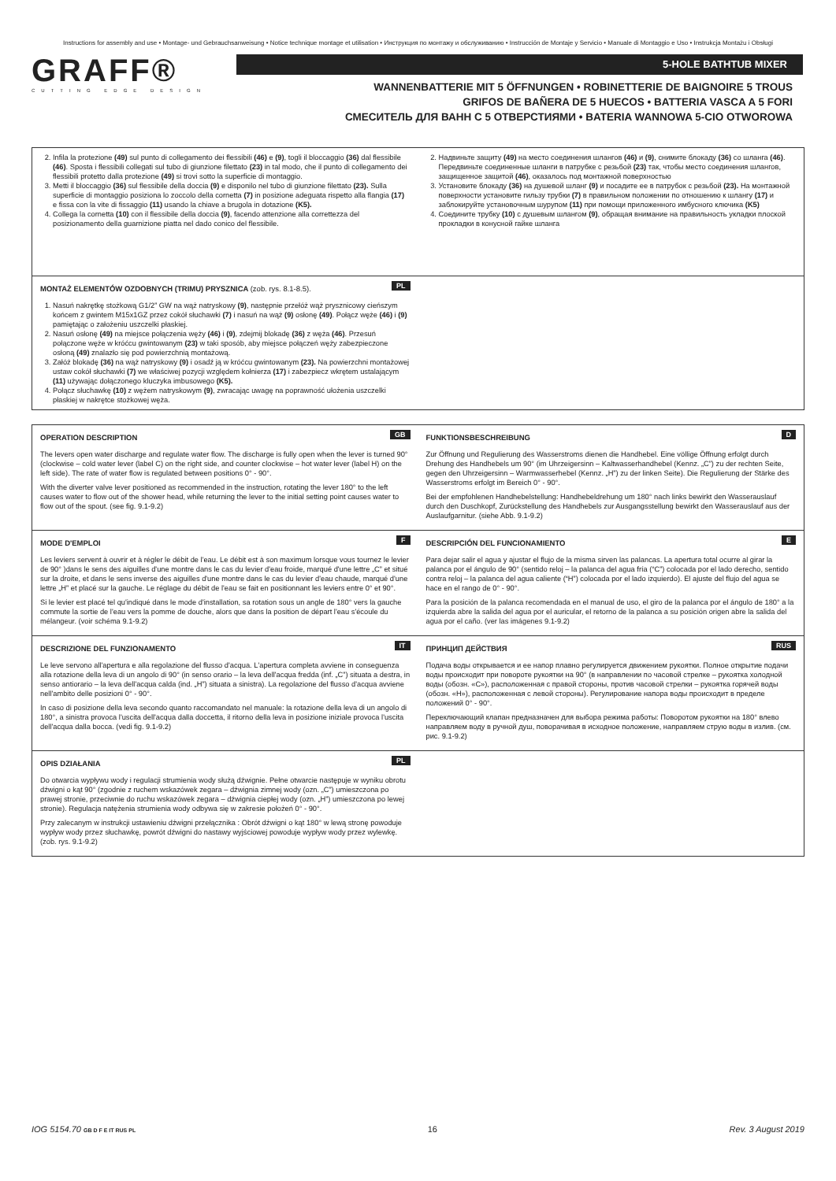Instructions for assembly and use • Montage- und Gebrauchsanweisung • Notice technique montage et utilisation • Инструкция по монтажу и обслуживанию • Instrucción de Montaje y Servicio • Manuale di Montaggio e Uso • Instrukcja Montażu i Obsługi
GRAFF®
CUTTING EDGE DESIGN
5-HOLE BATHTUB MIXER
WANNENBATTERIE MIT 5 ÖFFNUNGEN • ROBINETTERIE DE BAIGNOIRE 5 TROUS
GRIFOS DE BAÑERA DE 5 HUECOS • BATTERIA VASCA A 5 FORI
СМЕСИТЕЛЬ ДЛЯ ВАНН С 5 ОТВЕРСТИЯМИ • BATERIA WANNOWA 5-CIO OTWOROWA
2. Infila la protezione (49) sul punto di collegamento dei flessibili (46) e (9), togli il bloccaggio (36) dal flessibile (46). Sposta i flessibili collegati sul tubo di giunzione filettato (23) in tal modo, che il punto di collegamento dei flessibili protetto dalla protezione (49) si trovi sotto la superficie di montaggio.
3. Metti il bloccaggio (36) sul flessibile della doccia (9) e disponilo nel tubo di giunzione filettato (23). Sulla superficie di montaggio posiziona lo zoccolo della cornetta (7) in posizione adeguata rispetto alla flangia (17) e fissa con la vite di fissaggio (11) usando la chiave a brugola in dotazione (K5).
4. Collega la cornetta (10) con il flessibile della doccia (9), facendo attenzione alla correttezza del posizionamento della guarnizione piatta nel dado conico del flessibile.
2. Надвиньте защиту (49) на место соединения шлангов (46) и (9), снимите блокаду (36) со шланга (46). Передвиньте соединенные шланги в патрубке с резьбой (23) так, чтобы место соединения шлангов, защищенное защитой (46), оказалось под монтажной поверхностью
3. Установите блокаду (36) на душевой шланг (9) и посадите ее в патрубок с резьбой (23). На монтажной поверхности установите гильзу трубки (7) в правильном положении по отношению к шлангу (17) и заблокируйте установочным шурупом (11) при помощи приложенного имбусного ключика (K5)
4. Соедините трубку (10) с душевым шлангом (9), обращая внимание на правильность укладки плоской прокладки в конусной гайке шланга
PL
MONTAŻ ELEMENTÓW OZDOBNYCH (TRIMU) PRYSZNICA (zob. rys. 8.1-8.5).
1. Nasuń nakrętkę stożkową G1/2” GW na wąż natryskowy (9), następnie przełóż wąż prysznicowy cieńszym końcem z gwintem M15x1GZ przez cokół słuchawki (7) i nasuń na wąż (9) osłonę (49). Połącz węże (46) i (9) pamiętając o założeniu uszczelki płaskiej.
2. Nasuń osłonę (49) na miejsce połączenia węży (46) i (9), zdejmij blokadę (36) z węża (46). Przesuń połączone węże w króćcu gwintowanym (23) w taki sposób, aby miejsce połączeń węży zabezpieczone osłoną (49) znalazło się pod powierzchnią montażową.
3. Załóż blokadę (36) na wąż natryskowy (9) i osadź ją w króćcu gwintowanym (23). Na powierzchni montażowej ustaw cokół słuchawki (7) we właściwej pozycji względem kołnierza (17) i zabezpiecz wkrętem ustalającym (11) używając dołączonego kluczyka imbusowego (K5).
4. Połącz słuchawkę (10) z wężem natryskowym (9), zwracając uwagę na poprawność ułożenia uszczelki płaskiej w nakrętce stożkowej węża.
GB
OPERATION DESCRIPTION
The levers open water discharge and regulate water flow. The discharge is fully open when the lever is turned 90° (clockwise – cold water lever (label C) on the right side, and counter clockwise – hot water lever (label H) on the left side). The rate of water flow is regulated between positions 0° - 90°.
With the diverter valve lever positioned as recommended in the instruction, rotating the lever 180° to the left causes water to flow out of the shower head, while returning the lever to the initial setting point causes water to flow out of the spout. (see fig. 9.1-9.2)
D
FUNKTIONSBESCHREIBUNG
Zur Öffnung und Regulierung des Wasserstroms dienen die Handhebel. Eine völlige Öffnung erfolgt durch Drehung des Handhebels um 90° (im Uhrzeigersinn – Kaltwasserhandhebel (Kennz. „C”) zu der rechten Seite, gegen den Uhrzeigersinn – Warmwasserhebel (Kennz. „H”) zu der linken Seite). Die Regulierung der Stärke des Wasserstroms erfolgt im Bereich 0° - 90°.
Bei der empfohlenen Handhebelstellung: Handhebeldrehung um 180° nach links bewirkt den Wasserauslauf durch den Duschkopf, Zurückstellung des Handhebels zur Ausgangsstellung bewirkt den Wasserauslauf aus der Auslaufgarnitur. (siehe Abb. 9.1-9.2)
F
MODE D'EMPLOI
Les leviers servent à ouvrir et à régler le débit de l'eau. Le débit est à son maximum lorsque vous tournez le levier de 90° )dans le sens des aiguilles d'une montre dans le cas du levier d'eau froide, marqué d'une lettre „C” et situé sur la droite, et dans le sens inverse des aiguilles d'une montre dans le cas du levier d'eau chaude, marqué d'une lettre „H” et placé sur la gauche. Le réglage du débit de l'eau se fait en positionnant les leviers entre 0° et 90°.
Si le levier est placé tel qu'indiqué dans le mode d'installation, sa rotation sous un angle de 180° vers la gauche commute la sortie de l'eau vers la pomme de douche, alors que dans la position de départ l'eau s'écoule du mélangeur. (voir schéma 9.1-9.2)
E
DESCRIPCIÓN DEL FUNCIONAMIENTO
Para dejar salir el agua y ajustar el flujo de la misma sirven las palancas. La apertura total ocurre al girar la palanca por el ángulo de 90° (sentido reloj – la palanca del agua fría (“C”) colocada por el lado derecho, sentido contra reloj – la palanca del agua caliente (“H”) colocada por el lado izquierdo). El ajuste del flujo del agua se hace en el rango de 0° - 90°.
Para la posición de la palanca recomendada en el manual de uso, el giro de la palanca por el ángulo de 180° a la izquierda abre la salida del agua por el auricular, el retorno de la palanca a su posición origen abre la salida del agua por el caño. (ver las imágenes 9.1-9.2)
IT
DESCRIZIONE DEL FUNZIONAMENTO
Le leve servono all'apertura e alla regolazione del flusso d'acqua. L'apertura completa avviene in conseguenza alla rotazione della leva di un angolo di 90° (in senso orario – la leva dell'acqua fredda (inf. „C”) situata a destra, in senso antiorario – la leva dell'acqua calda (ind. „H”) situata a sinistra). La regolazione del flusso d'acqua avviene nell'ambito delle posizioni 0° - 90°.
In caso di posizione della leva secondo quanto raccomandato nel manuale: la rotazione della leva di un angolo di 180°, a sinistra provoca l'uscita dell'acqua dalla doccetta, il ritorno della leva in posizione iniziale provoca l'uscita dell'acqua dalla bocca. (vedi fig. 9.1-9.2)
RUS
ПРИНЦИП ДЕЙСТВИЯ
Подача воды открывается и ее напор плавно регулируется движением рукоятки. Полное открытие подачи воды происходит при повороте рукоятки на 90° (в направлении по часовой стрелке – рукоятка холодной воды (обозн. «C»), расположенная с правой стороны, против часовой стрелки – рукоятка горячей воды (обозн. «H»), расположенная с левой стороны). Регулирование напора воды происходит в пределе положений 0° - 90°.
Переключающий клапан предназначен для выбора режима работы: Поворотом рукоятки на 180° влево направляем воду в ручной душ, поворачивая в исходное положение, направляем струю воды в излив. (см. рис. 9.1-9.2)
PL
OPIS DZIAŁANIA
Do otwarcia wypływu wody i regulacji strumienia wody służą dźwignie. Pełne otwarcie następuje w wyniku obrotu dźwigni o kąt 90° (zgodnie z ruchem wskazówek zegara – dźwignia zimnej wody (ozn. „C”) umieszczona po prawej stronie, przeciwnie do ruchu wskazówek zegara – dźwignia ciepłej wody (ozn. „H”) umieszczona po lewej stronie). Regulacja natężenia strumienia wody odbywa się w zakresie położeń 0° - 90°.
Przy zalecanym w instrukcji ustawieniu dźwigni przełącznika : Obrót dźwigni o kąt 180° w lewą stronę powoduje wypływ wody przez słuchawkę, powrót dźwigni do nastawy wyjściowej powoduje wypływ wody przez wylewkę. (zob. rys. 9.1-9.2)
IOG 5154.70 GB D F E IT RUS PL 16 Rev. 3 August 2019